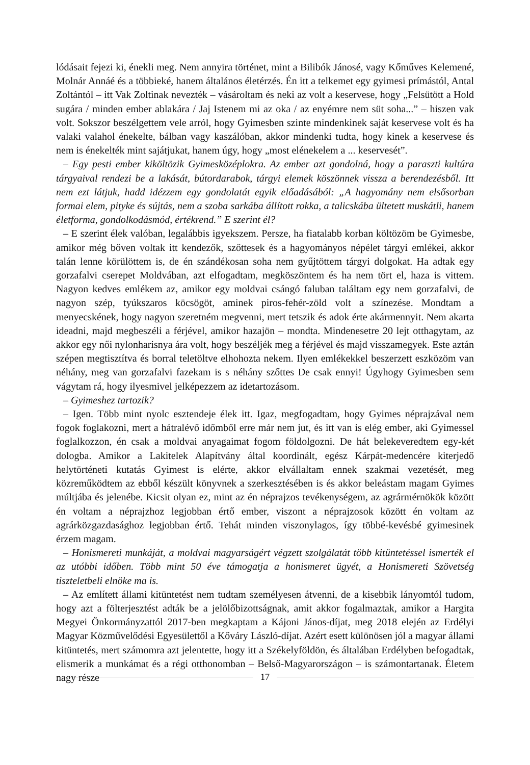lódásait fejezi ki, énekli meg. Nem annyira történet, mint a Bilibók Jánosé, vagy Kőműves Kelemené, Molnár Annáé és a többieké, hanem általános életérzés. Én itt a telkemet egy gyimesi prímástól, Antal Zoltántól – itt Vak Zoltinak nevezték – vásároltam és neki az volt a keservese, hogy „Felsütött a Hold sugára / minden ember ablakára / Jaj Istenem mi az oka / az enyémre nem süt soha...” – hiszen vak volt. Sokszor beszélgettem vele arról, hogy Gyimesben szinte mindenkinek saját keservese volt és ha valaki valahol énekelte, bálban vagy kaszálóban, akkor mindenki tudta, hogy kinek a keservese és nem is énekelték mint sajátjukat, hanem úgy, hogy „most elénekelem a ... keservesét”.
– Egy pesti ember kiköltözik Gyimesközéplokra. Az ember azt gondolná, hogy a paraszti kultúra tárgyaival rendezi be a lakását, bútordarabok, tárgyi elemek köszönnek vissza a berendezésből. Itt nem ezt látjuk, hadd idézzem egy gondolatát egyik előadásából: „A hagyomány nem elsősorban formai elem, pityke és sújtás, nem a szoba sarkába állított rokka, a talicskába ültetett muskátli, hanem életforma, gondolkodásmód, értékrend.” E szerint él?
– E szerint élek valóban, legalábbis igyekszem. Persze, ha fiatalabb korban költözöm be Gyimesbe, amikor még bőven voltak itt kendezők, szőttesek és a hagyományos népélet tárgyi emlékei, akkor talán lenne körülöttem is, de én szándékosan soha nem gyűjtöttem tárgyi dolgokat. Ha adtak egy gorzafalvi cserepet Moldvában, azt elfogadtam, megköszöntem és ha nem tört el, haza is vittem. Nagyon kedves emlékem az, amikor egy moldvai csángó faluban találtam egy nem gorzafalvi, de nagyon szép, tyúkszaros köcsögöt, aminek piros-fehér-zöld volt a színezése. Mondtam a menyecskének, hogy nagyon szeretném megvenni, mert tetszik és adok érte akármennyit. Nem akarta ideadni, majd megbeszéli a férjével, amikor hazajön – mondta. Mindenesetre 20 lejt otthagytam, az akkor egy női nylonharisnya ára volt, hogy beszéljék meg a férjével és majd visszamegyek. Este aztán szépen megtisztítva és borral teletöltve elhohozta nekem. Ilyen emlékekkel beszerzett eszközöm van néhány, meg van gorzafalvi fazekam is s néhány szőttes De csak ennyi! Úgyhogy Gyimesben sem vágytam rá, hogy ilyesmivel jelképezzem az idetartozásom.
– Gyimeshez tartozik?
– Igen. Több mint nyolc esztendeje élek itt. Igaz, megfogadtam, hogy Gyimes néprajzával nem fogok foglakozni, mert a hátralévő időmből erre már nem jut, és itt van is elég ember, aki Gyimessel foglalkozzon, én csak a moldvai anyagaimat fogom földolgozni. De hát belekeveredtem egy-két dologba. Amikor a Lakitelek Alapítvány által koordinált, egész Kárpát-medencére kiterjedő helytörténeti kutatás Gyimest is elérte, akkor elvállaltam ennek szakmai vezetését, meg közreműködtem az ebből készült könyvnek a szerkesztésében is és akkor beleástam magam Gyimes múltjába és jelenébe. Kicsit olyan ez, mint az én néprajzos tevékenységem, az agrármérnökök között én voltam a néprajzhoz legjobban értő ember, viszont a néprajzosok között én voltam az agrárközgazdasághoz legjobban értő. Tehát minden viszonylagos, így többé-kevésbé gyimesinek érzem magam.
– Honismereti munkáját, a moldvai magyarságért végzett szolgálatát több kitüntetéssel ismerték el az utóbbi időben. Több mint 50 éve támogatja a honismeret ügyét, a Honismereti Szövetség tiszteletbeli elnöke ma is.
– Az említett állami kitüntetést nem tudtam személyesen átvenni, de a kisebbik lányomtól tudom, hogy azt a fölterjesztést adták be a jelölőbizottságnak, amit akkor fogalmaztak, amikor a Hargita Megyei Önkormányzattól 2017-ben megkaptam a Kájoni János-díjat, meg 2018 elején az Erdélyi Magyar Közművelődési Egyesülettől a Kőváry László-díjat. Azért esett különösen jól a magyar állami kitüntetés, mert számomra azt jelentette, hogy itt a Székelyföldön, és általában Erdélyben befogadtak, elismerik a munkámat és a régi otthonomban – Belső-Magyarországon – is számontartanak. Életem nagy része
17